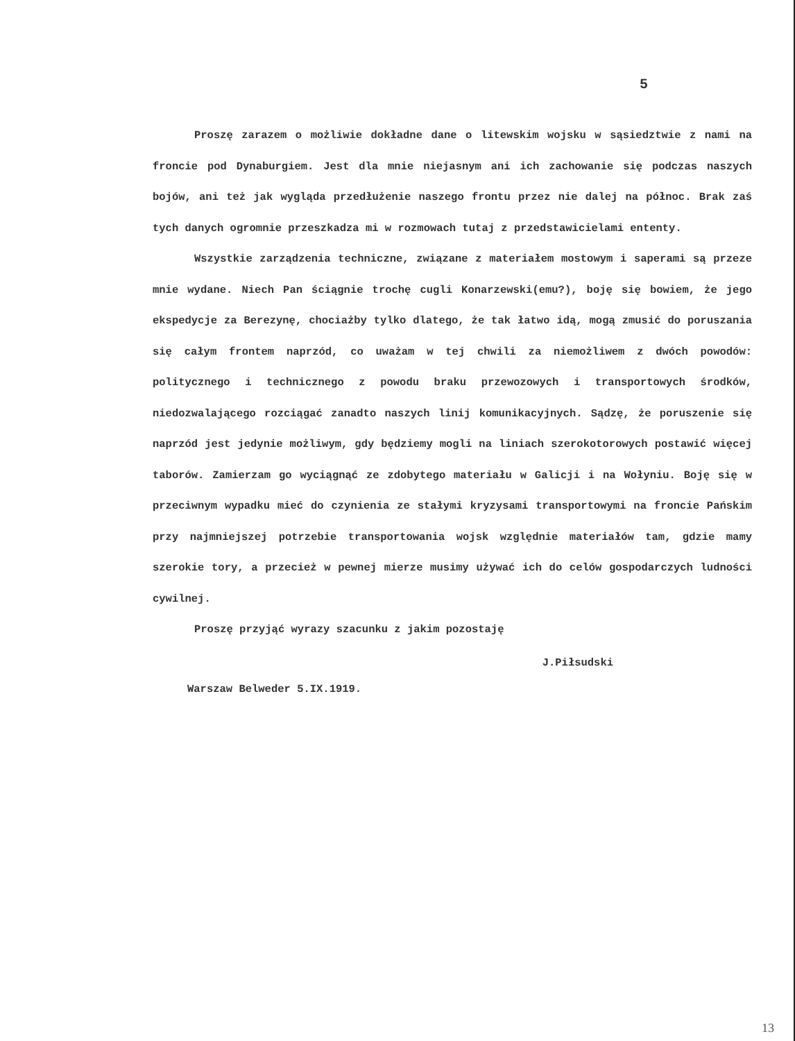5
Proszę zarazem o możliwie dokładne dane o litewskim wojsku w sąsiedztwie z nami na froncie pod Dynaburgiem. Jest dla mnie niejasnym ani ich zachowanie się podczas naszych bojów, ani też jak wygląda przedłużenie naszego frontu przez nie dalej na północ. Brak zaś tych danych ogromnie przeszkadza mi w rozmowach tutaj z przedstawicielami ententy.
Wszystkie zarządzenia techniczne, związane z materiałem mostowym i saperami są przeze mnie wydane. Niech Pan ściągnie trochę cugli Konarzewski(emu?), boję się bowiem, że jego ekspedycje za Berezynę, chociażby tylko dlatego, że tak łatwo idą, mogą zmusić do poruszania się całym frontem naprzód, co uważam w tej chwili za niemożliwem z dwóch powodów: politycznego i technicznego z powodu braku przewozowych i transportowych środków, niedozwalającego rozciągać zanadto naszych linij komunikacyjnych. Sądzę, że poruszenie się naprzód jest jedynie możliwym, gdy będziemy mogli na liniach szerokotorowych postawić więcej taborów. Zamierzam go wyciągnąć ze zdobytego materiału w Galicji i na Wołyniu. Boję się w przeciwnym wypadku mieć do czynienia ze stałymi kryzysami transportowymi na froncie Pańskim przy najmniejszej potrzebie transportowania wojsk względnie materiałów tam, gdzie mamy szerokie tory, a przecież w pewnej mierze musimy używać ich do celów gospodarczych ludności cywilnej.
Proszę przyjąć wyrazy szacunku z jakim pozostaję
J.Piłsudski
Warszaw Belweder 5.IX.1919.
13